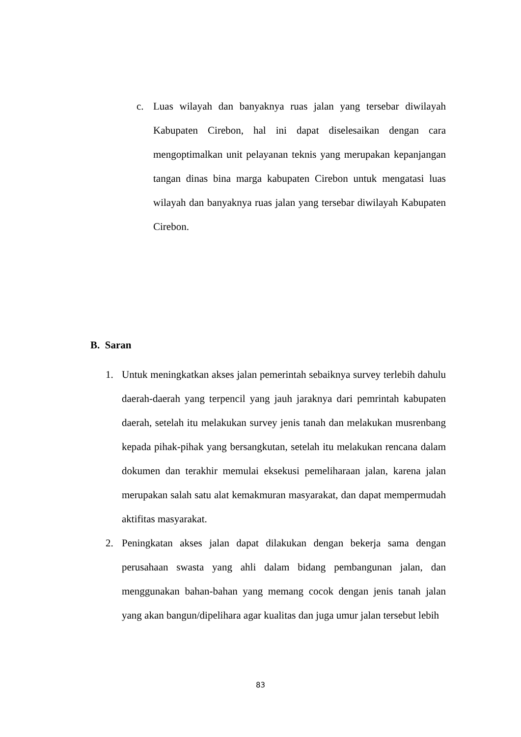c. Luas wilayah dan banyaknya ruas jalan yang tersebar diwilayah Kabupaten Cirebon, hal ini dapat diselesaikan dengan cara mengoptimalkan unit pelayanan teknis yang merupakan kepanjangan tangan dinas bina marga kabupaten Cirebon untuk mengatasi luas wilayah dan banyaknya ruas jalan yang tersebar diwilayah Kabupaten Cirebon.
B. Saran
1. Untuk meningkatkan akses jalan pemerintah sebaiknya survey terlebih dahulu daerah-daerah yang terpencil yang jauh jaraknya dari pemrintah kabupaten daerah, setelah itu melakukan survey jenis tanah dan melakukan musrenbang kepada pihak-pihak yang bersangkutan, setelah itu melakukan rencana dalam dokumen dan terakhir memulai eksekusi pemeliharaan jalan, karena jalan merupakan salah satu alat kemakmuran masyarakat, dan dapat mempermudah aktifitas masyarakat.
2. Peningkatan akses jalan dapat dilakukan dengan bekerja sama dengan perusahaan swasta yang ahli dalam bidang pembangunan jalan, dan menggunakan bahan-bahan yang memang cocok dengan jenis tanah jalan yang akan bangun/dipelihara agar kualitas dan juga umur jalan tersebut lebih
83